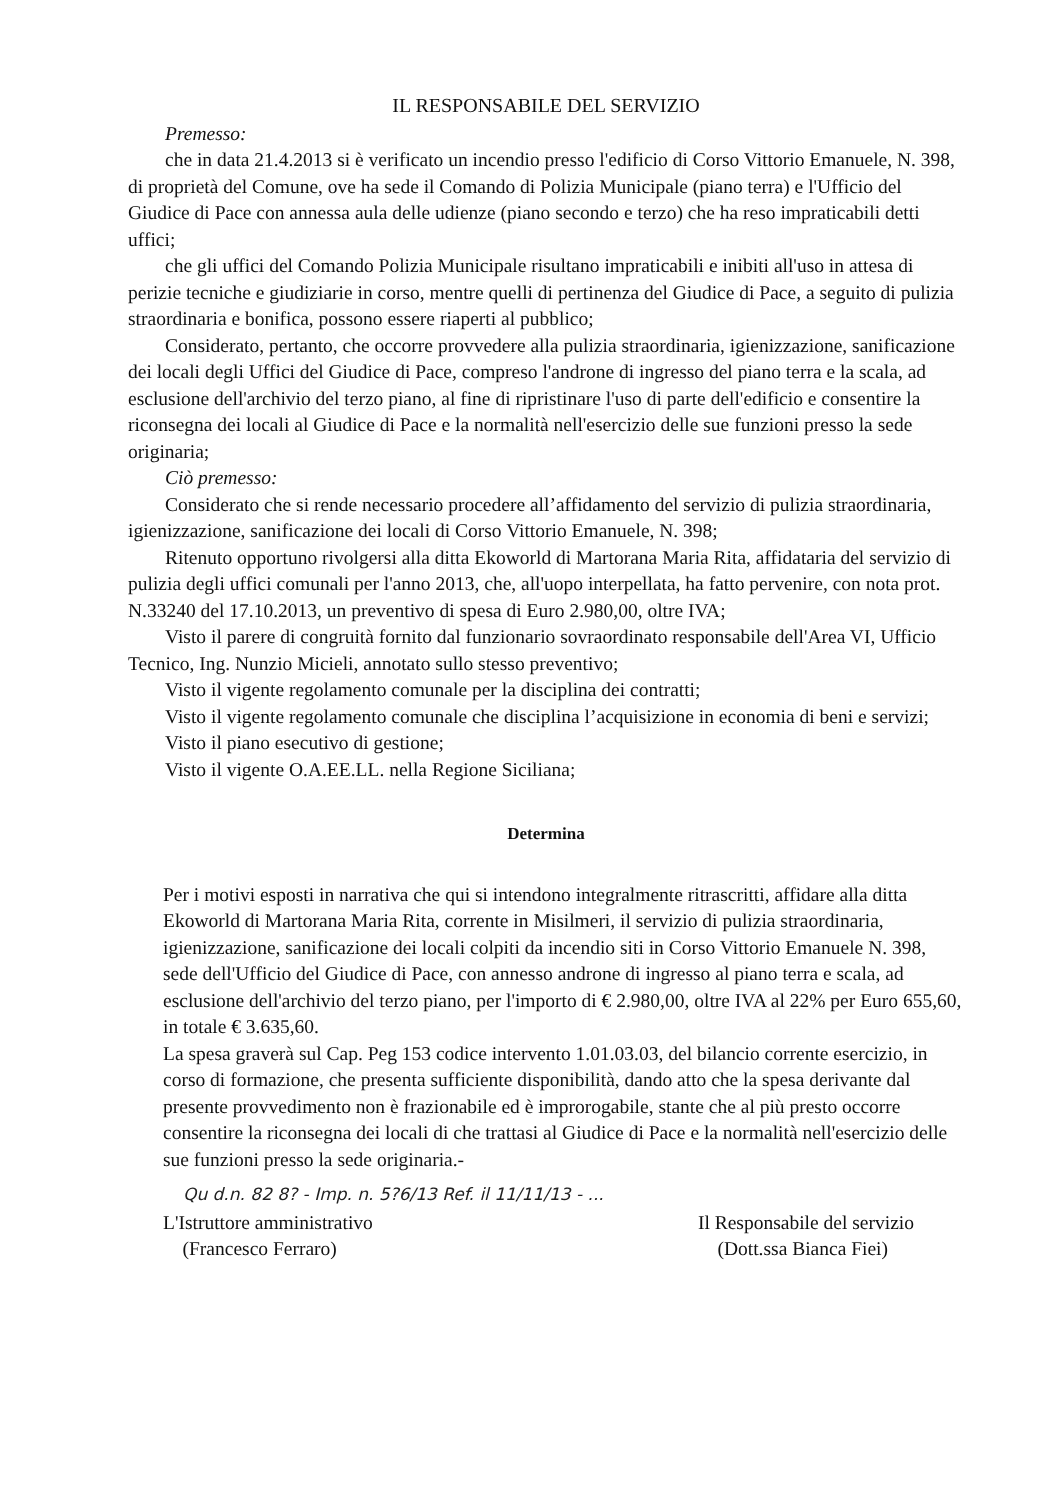IL RESPONSABILE DEL SERVIZIO
Premesso:
che in data 21.4.2013 si è verificato un incendio presso l'edificio di Corso Vittorio Emanuele, N. 398, di proprietà del Comune, ove ha sede il Comando di Polizia Municipale (piano terra) e l'Ufficio del Giudice di Pace con annessa aula delle udienze (piano secondo e terzo) che ha reso impraticabili detti uffici;
che gli uffici del Comando Polizia Municipale risultano impraticabili e inibiti all'uso in attesa di perizie tecniche e giudiziarie in corso, mentre quelli di pertinenza del Giudice di Pace, a seguito di pulizia straordinaria e bonifica, possono essere riaperti al pubblico;
Considerato, pertanto, che occorre provvedere alla pulizia straordinaria, igienizzazione, sanificazione dei locali degli Uffici del Giudice di Pace, compreso l'androne di ingresso del piano terra e la scala, ad esclusione dell'archivio del terzo piano, al fine di ripristinare l'uso di parte dell'edificio e consentire la riconsegna dei locali al Giudice di Pace e la normalità nell'esercizio delle sue funzioni presso la sede originaria;
Ciò premesso:
Considerato che si rende necessario procedere all’affidamento del servizio di pulizia straordinaria, igienizzazione, sanificazione dei locali di Corso Vittorio Emanuele, N. 398;
Ritenuto opportuno rivolgersi alla ditta Ekoworld di Martorana Maria Rita, affidataria del servizio di pulizia degli uffici comunali per l'anno 2013, che, all'uopo interpellata, ha fatto pervenire, con nota prot. N.33240 del 17.10.2013, un preventivo di spesa di Euro 2.980,00, oltre IVA;
Visto il parere di congruità fornito dal funzionario sovraordinato responsabile dell'Area VI, Ufficio Tecnico, Ing. Nunzio Micieli, annotato sullo stesso preventivo;
Visto il vigente regolamento comunale per la disciplina dei contratti;
Visto il vigente regolamento comunale che disciplina l’acquisizione in economia di beni e servizi;
Visto il piano esecutivo di gestione;
Visto il vigente O.A.EE.LL. nella Regione Siciliana;
Determina
Per i motivi esposti in narrativa che qui si intendono integralmente ritrascritti, affidare alla ditta Ekoworld di Martorana Maria Rita, corrente in Misilmeri, il servizio di pulizia straordinaria, igienizzazione, sanificazione dei locali colpiti da incendio siti in Corso Vittorio Emanuele N. 398, sede dell'Ufficio del Giudice di Pace, con annesso androne di ingresso al piano terra e scala, ad esclusione dell'archivio del terzo piano, per l'importo di € 2.980,00, oltre IVA al 22% per Euro 655,60, in totale € 3.635,60.
La spesa graverà sul Cap. Peg 153 codice intervento 1.01.03.03, del bilancio corrente esercizio, in corso di formazione, che presenta sufficiente disponibilità, dando atto che la spesa derivante dal presente provvedimento non è frazionabile ed è improrogabile, stante che al più presto occorre consentire la riconsegna dei locali di che trattasi al Giudice di Pace e la normalità nell'esercizio delle sue funzioni presso la sede originaria.-
Qu d.n. 82 8? - Imp. n. 5?6/13 Ref. il 11/11/13 - ...
L'Istruttore amministrativo
(Francesco Ferraro)
Il Responsabile del servizio
(Dott.ssa Bianca Fiei)